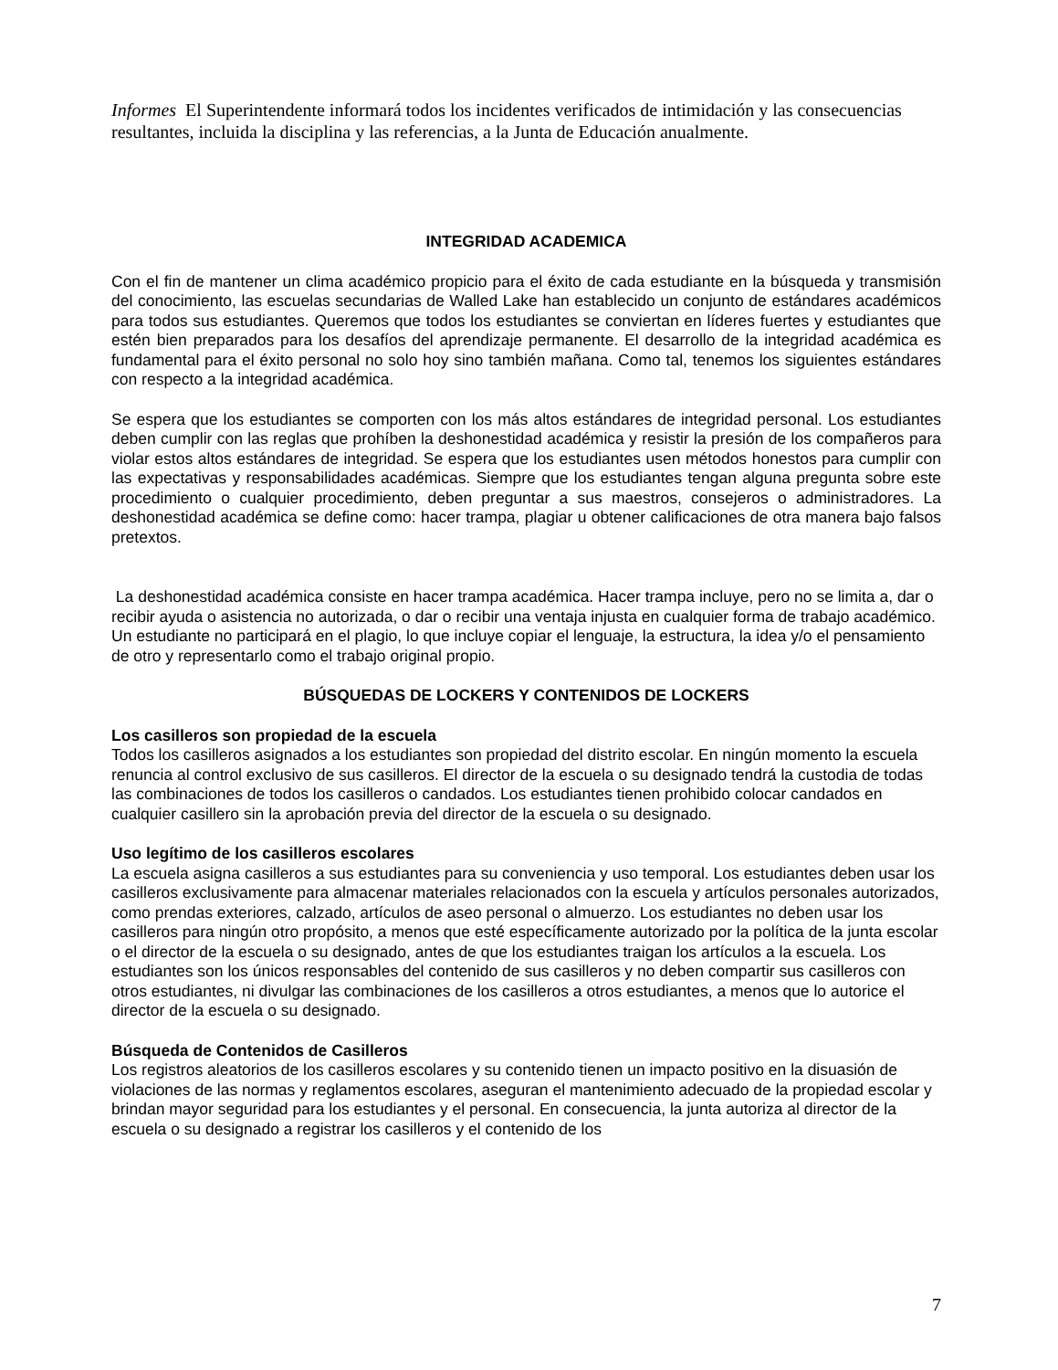Informes El Superintendente informará todos los incidentes verificados de intimidación y las consecuencias resultantes, incluida la disciplina y las referencias, a la Junta de Educación anualmente.
INTEGRIDAD ACADEMICA
Con el fin de mantener un clima académico propicio para el éxito de cada estudiante en la búsqueda y transmisión del conocimiento, las escuelas secundarias de Walled Lake han establecido un conjunto de estándares académicos para todos sus estudiantes. Queremos que todos los estudiantes se conviertan en líderes fuertes y estudiantes que estén bien preparados para los desafíos del aprendizaje permanente. El desarrollo de la integridad académica es fundamental para el éxito personal no solo hoy sino también mañana. Como tal, tenemos los siguientes estándares con respecto a la integridad académica.
Se espera que los estudiantes se comporten con los más altos estándares de integridad personal. Los estudiantes deben cumplir con las reglas que prohíben la deshonestidad académica y resistir la presión de los compañeros para violar estos altos estándares de integridad. Se espera que los estudiantes usen métodos honestos para cumplir con las expectativas y responsabilidades académicas. Siempre que los estudiantes tengan alguna pregunta sobre este procedimiento o cualquier procedimiento, deben preguntar a sus maestros, consejeros o administradores. La deshonestidad académica se define como: hacer trampa, plagiar u obtener calificaciones de otra manera bajo falsos pretextos.
La deshonestidad académica consiste en hacer trampa académica. Hacer trampa incluye, pero no se limita a, dar o recibir ayuda o asistencia no autorizada, o dar o recibir una ventaja injusta en cualquier forma de trabajo académico. Un estudiante no participará en el plagio, lo que incluye copiar el lenguaje, la estructura, la idea y/o el pensamiento de otro y representarlo como el trabajo original propio.
BÚSQUEDAS DE LOCKERS Y CONTENIDOS DE LOCKERS
Los casilleros son propiedad de la escuela
Todos los casilleros asignados a los estudiantes son propiedad del distrito escolar. En ningún momento la escuela renuncia al control exclusivo de sus casilleros. El director de la escuela o su designado tendrá la custodia de todas las combinaciones de todos los casilleros o candados. Los estudiantes tienen prohibido colocar candados en cualquier casillero sin la aprobación previa del director de la escuela o su designado.
Uso legítimo de los casilleros escolares
La escuela asigna casilleros a sus estudiantes para su conveniencia y uso temporal. Los estudiantes deben usar los casilleros exclusivamente para almacenar materiales relacionados con la escuela y artículos personales autorizados, como prendas exteriores, calzado, artículos de aseo personal o almuerzo. Los estudiantes no deben usar los casilleros para ningún otro propósito, a menos que esté específicamente autorizado por la política de la junta escolar o el director de la escuela o su designado, antes de que los estudiantes traigan los artículos a la escuela. Los estudiantes son los únicos responsables del contenido de sus casilleros y no deben compartir sus casilleros con otros estudiantes, ni divulgar las combinaciones de los casilleros a otros estudiantes, a menos que lo autorice el director de la escuela o su designado.
Búsqueda de Contenidos de Casilleros
Los registros aleatorios de los casilleros escolares y su contenido tienen un impacto positivo en la disuasión de violaciones de las normas y reglamentos escolares, aseguran el mantenimiento adecuado de la propiedad escolar y brindan mayor seguridad para los estudiantes y el personal. En consecuencia, la junta autoriza al director de la escuela o su designado a registrar los casilleros y el contenido de los
7